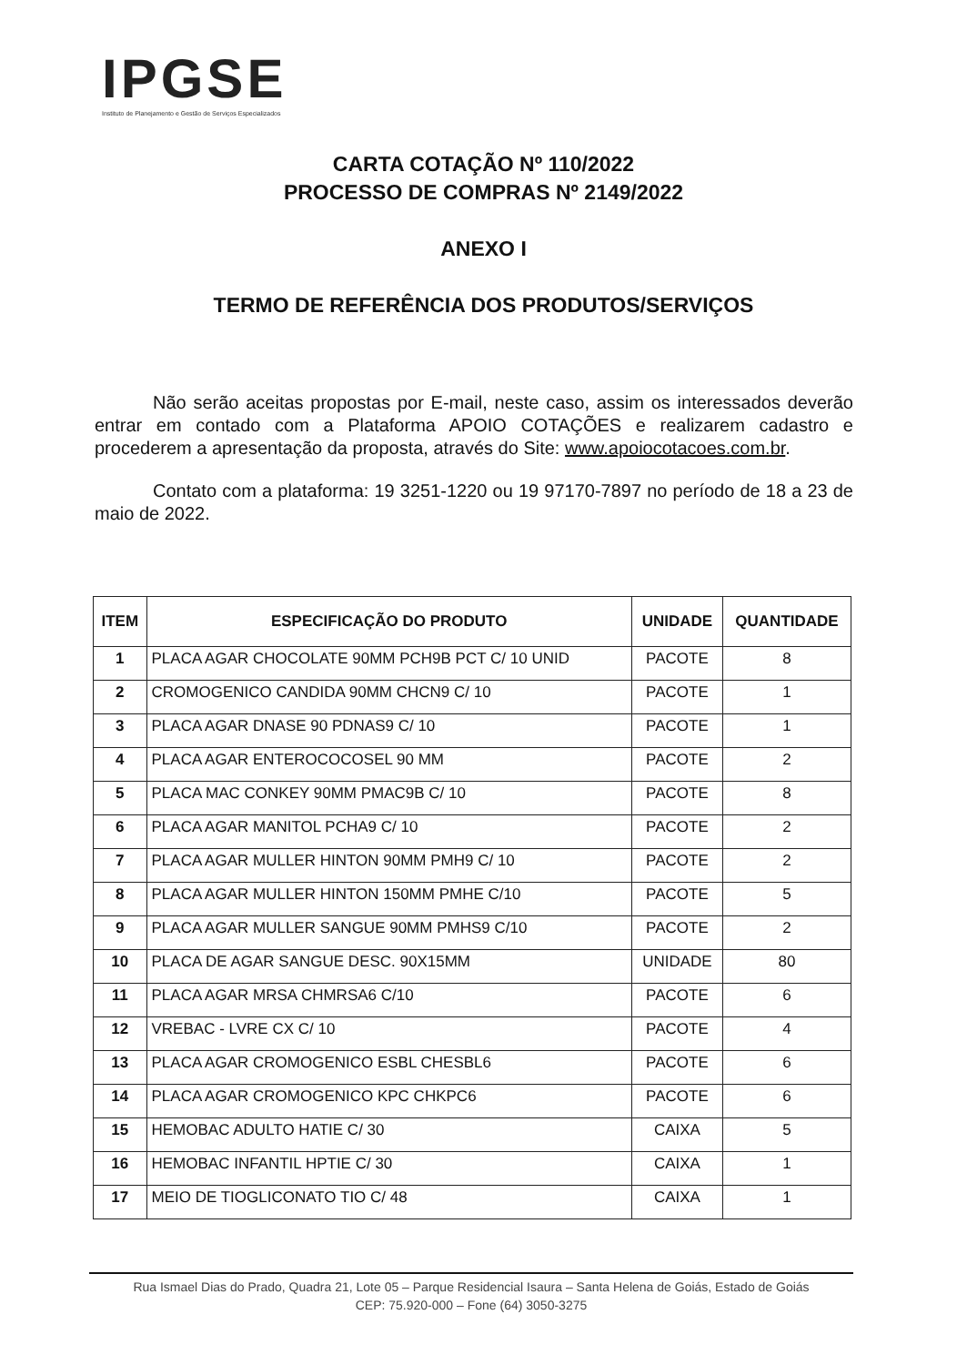IPGSE
Instituto de Planejamento e Gestão de Serviços Especializados
CARTA COTAÇÃO Nº 110/2022
PROCESSO DE COMPRAS Nº 2149/2022
ANEXO I
TERMO DE REFERÊNCIA DOS PRODUTOS/SERVIÇOS
Não serão aceitas propostas por E-mail, neste caso, assim os interessados deverão entrar em contado com a Plataforma APOIO COTAÇÕES e realizarem cadastro e procederem a apresentação da proposta, através do Site: www.apoiocotacoes.com.br.
Contato com a plataforma: 19 3251-1220 ou 19 97170-7897 no período de 18 a 23 de maio de 2022.
| ITEM | ESPECIFICAÇÃO DO PRODUTO | UNIDADE | QUANTIDADE |
| --- | --- | --- | --- |
| 1 | PLACA AGAR CHOCOLATE 90MM PCH9B PCT C/ 10 UNID | PACOTE | 8 |
| 2 | CROMOGENICO CANDIDA 90MM CHCN9 C/ 10 | PACOTE | 1 |
| 3 | PLACA AGAR DNASE 90 PDNAS9 C/ 10 | PACOTE | 1 |
| 4 | PLACA AGAR ENTEROCOCOSEL 90 MM | PACOTE | 2 |
| 5 | PLACA MAC CONKEY 90MM PMAC9B C/ 10 | PACOTE | 8 |
| 6 | PLACA AGAR MANITOL PCHA9 C/ 10 | PACOTE | 2 |
| 7 | PLACA AGAR MULLER HINTON 90MM PMH9 C/ 10 | PACOTE | 2 |
| 8 | PLACA AGAR MULLER HINTON 150MM PMHE C/10 | PACOTE | 5 |
| 9 | PLACA AGAR MULLER SANGUE 90MM PMHS9 C/10 | PACOTE | 2 |
| 10 | PLACA DE AGAR SANGUE DESC. 90X15MM | UNIDADE | 80 |
| 11 | PLACA AGAR MRSA CHMRSA6 C/10 | PACOTE | 6 |
| 12 | VREBAC - LVRE CX C/ 10 | PACOTE | 4 |
| 13 | PLACA AGAR CROMOGENICO ESBL CHESBL6 | PACOTE | 6 |
| 14 | PLACA AGAR CROMOGENICO KPC CHKPC6 | PACOTE | 6 |
| 15 | HEMOBAC ADULTO HATIE C/ 30 | CAIXA | 5 |
| 16 | HEMOBAC INFANTIL HPTIE C/ 30 | CAIXA | 1 |
| 17 | MEIO DE TIOGLICONATO TIO C/ 48 | CAIXA | 1 |
Rua Ismael Dias do Prado, Quadra 21, Lote 05 – Parque Residencial Isaura – Santa Helena de Goiás, Estado de Goiás
CEP: 75.920-000 – Fone (64) 3050-3275